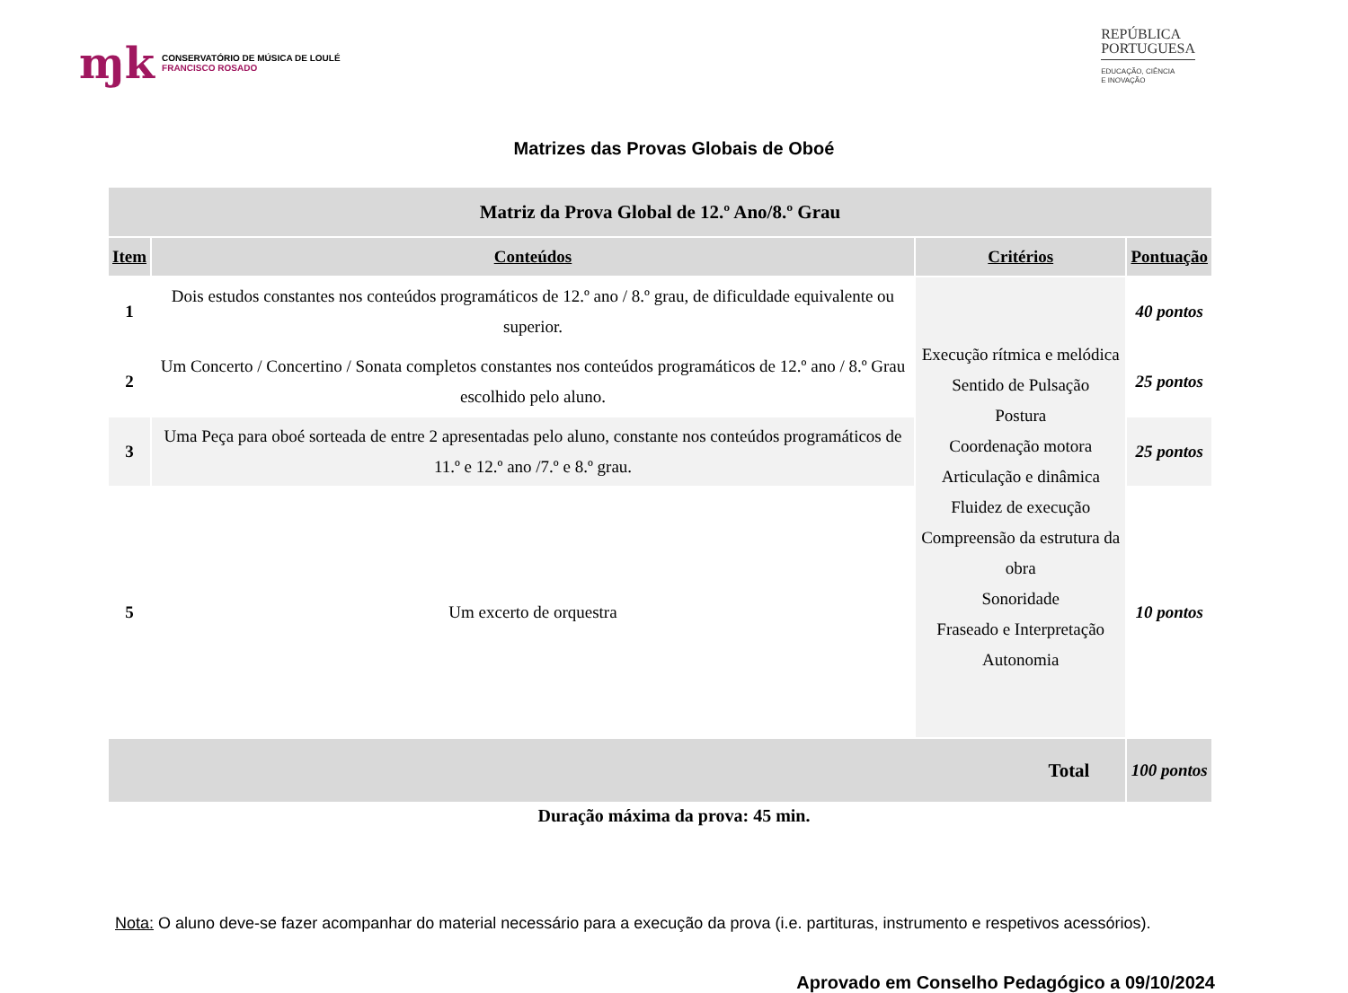ɱk
CONSERVATÓRIO DE MÚSICA DE LOULÉ
FRANCISCO ROSADO
REPÚBLICA
PORTUGUESA
EDUCAÇÃO, CIÊNCIA
E INOVAÇÃO
Matrizes das Provas Globais de Oboé
| Matriz da Prova Global de 12.º Ano/8.º Grau | | | |
| --- | --- | --- | --- |
| Item | Conteúdos | Critérios | Pontuação |
| 1 | Dois estudos constantes nos conteúdos programáticos de 12.º ano / 8.º grau, de dificuldade equivalente ou superior. | Execução rítmica e melódica Sentido de Pulsação Postura Coordenação motora Articulação e dinâmica Fluidez de execução Compreensão da estrutura da obra Sonoridade Fraseado e Interpretação Autonomia | 40 pontos |
| 2 | Um Concerto / Concertino / Sonata completos constantes nos conteúdos programáticos de 12.º ano / 8.º Grau escolhido pelo aluno. | | 25 pontos |
| 3 | Uma Peça para oboé sorteada de entre 2 apresentadas pelo aluno, constante nos conteúdos programáticos de 11.º e 12.º ano /7.º e 8.º grau. | | 25 pontos |
| 5 | Um excerto de orquestra | | 10 pontos |
| Total | | | 100 pontos |
Duração máxima da prova: 45 min.
Nota: O aluno deve-se fazer acompanhar do material necessário para a execução da prova (i.e. partituras, instrumento e respetivos acessórios).
Aprovado em Conselho Pedagógico a 09/10/2024